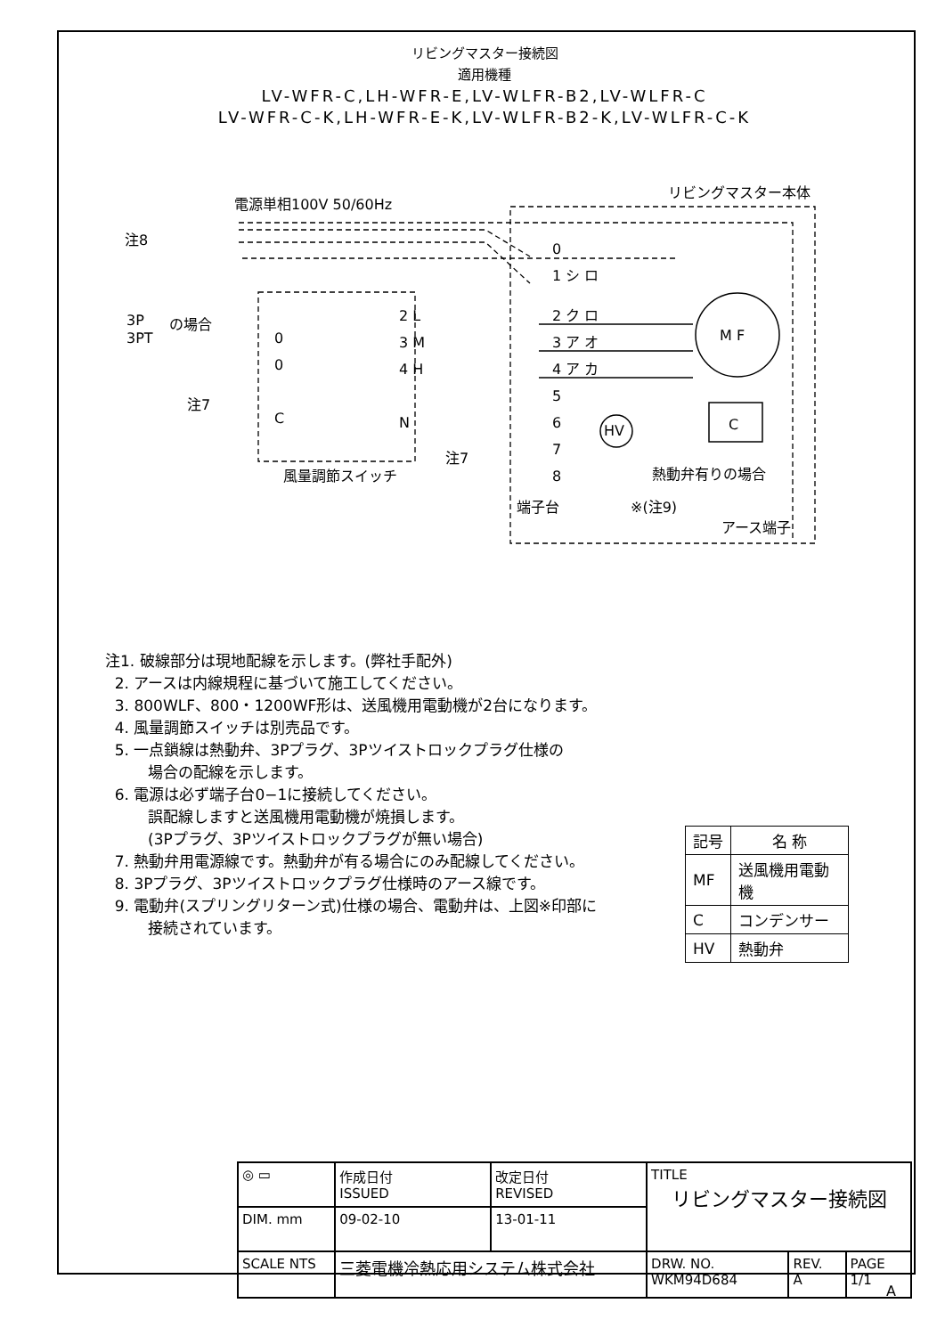リビングマスター接続図
適用機種
LV-WFR-C,LH-WFR-E,LV-WLFR-B2,LV-WLFR-C
LV-WFR-C-K,LH-WFR-E-K,LV-WLFR-B2-K,LV-WLFR-C-K
電源単相100V 50/60Hz
リビングマスター本体
注8
3P
3PT
の場合
0
1 シ ロ
2 ク ロ
3 ア オ
4 ア カ
5
6
7
8
M F
C
HV
2 L
3 M
4 H
N
0
0
C
注7
注7
風量調節スイッチ
端子台
熱動弁有りの場合
※(注9)
アース端子
注1. 破線部分は現地配線を示します。(弊社手配外)
2. アースは内線規程に基づいて施工してください。
3. 800WLF、800・1200WF形は、送風機用電動機が2台になります。
4. 風量調節スイッチは別売品です。
5. 一点鎖線は熱動弁、3Pプラグ、3Pツイストロックプラグ仕様の
場合の配線を示します。
6. 電源は必ず端子台0−1に接続してください。
誤配線しますと送風機用電動機が焼損します。
(3Pプラグ、3Pツイストロックプラグが無い場合)
7. 熱動弁用電源線です。熱動弁が有る場合にのみ配線してください。
8. 3Pプラグ、3Pツイストロックプラグ仕様時のアース線です。
9. 電動弁(スプリングリターン式)仕様の場合、電動弁は、上図※印部に
接続されています。
| 記号 | 名 称 |
| --- | --- |
| MF | 送風機用電動機 |
| C | コンデンサー |
| HV | 熱動弁 |
| ◎ ▭ | 作成日付 ISSUED | 改定日付 REVISED | TITLE リビングマスター接続図 | | |
| DIM. mm | 09-02-10 | 13-01-11 | | | |
| SCALE NTS | 三菱電機冷熱応用システム株式会社 | | DRW. NO. WKM94D684 | REV. A | PAGE 1/1 |
A